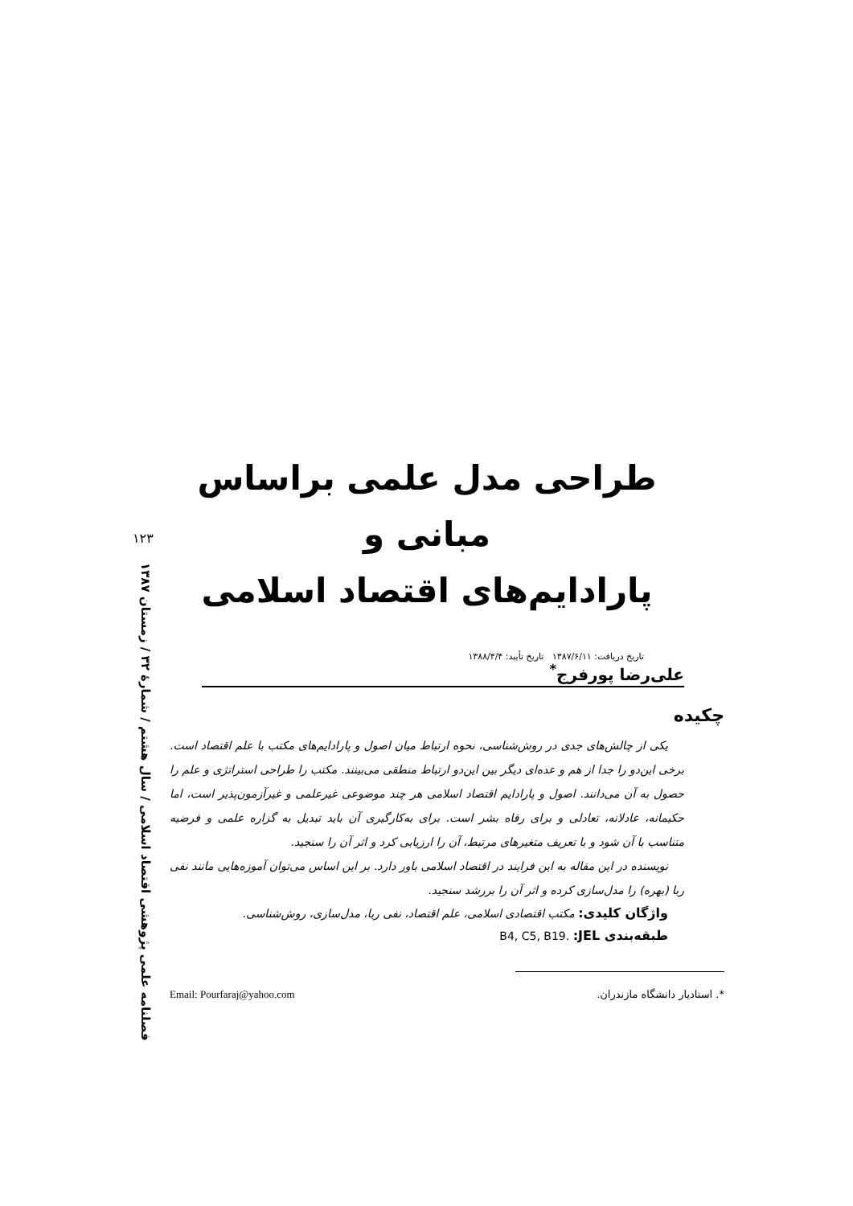۱۲۳
فصلنامه علمی پژوهشی اقتصاد اسلامی / سال هشتم / شمارهٔ ۳۲ / زمستان ۱۳۸۷
طراحی مدل علمی براساس مبانی و
پارادایم‌های اقتصاد اسلامی
تاریخ دریافت: ۱۳۸۷/۶/۱۱ تاریخ تأیید: ۱۳۸۸/۴/۴
علی‌رضا پورفرج<sup>*</sup>
چکیده
یکی از چالش‌های جدی در روش‌شناسی، نحوه ارتباط میان اصول و پارادایم‌های مکتب با علم اقتصاد است. برخی این‌دو را جدا از هم و عده‌ای دیگر بین این‌دو ارتباط منطقی می‌بینند. مکتب را طراحی استراتژی و علم را حصول به آن می‌دانند. اصول و پارادایم اقتصاد اسلامی هر چند موضوعی غیرعلمی و غیرآزمون‌پذیر است، اما حکیمانه، عادلانه، تعادلی و برای رفاه بشر است. برای به‌کارگیری آن باید تبدیل به گزاره علمی و فرضیه متناسب با آن شود و با تعریف متغیرهای مرتبط، آن را ارزیابی کرد و اثر آن را سنجید.
نویسنده در این مقاله به این فرایند در اقتصاد اسلامی باور دارد. بر این اساس می‌توان آموزه‌هایی مانند نفی ربا (بهره) را مدل‌سازی کرده و اثر آن را بررشد سنجید.
واژگان کلیدی: مکتب اقتصادی اسلامی، علم اقتصاد، نفی ربا، مدل‌سازی، روش‌شناسی.
طبقه‌بندی JEL: B4, C5, B19.
*. استادیار دانشگاه مازندران. Email: Pourfaraj@yahoo.com